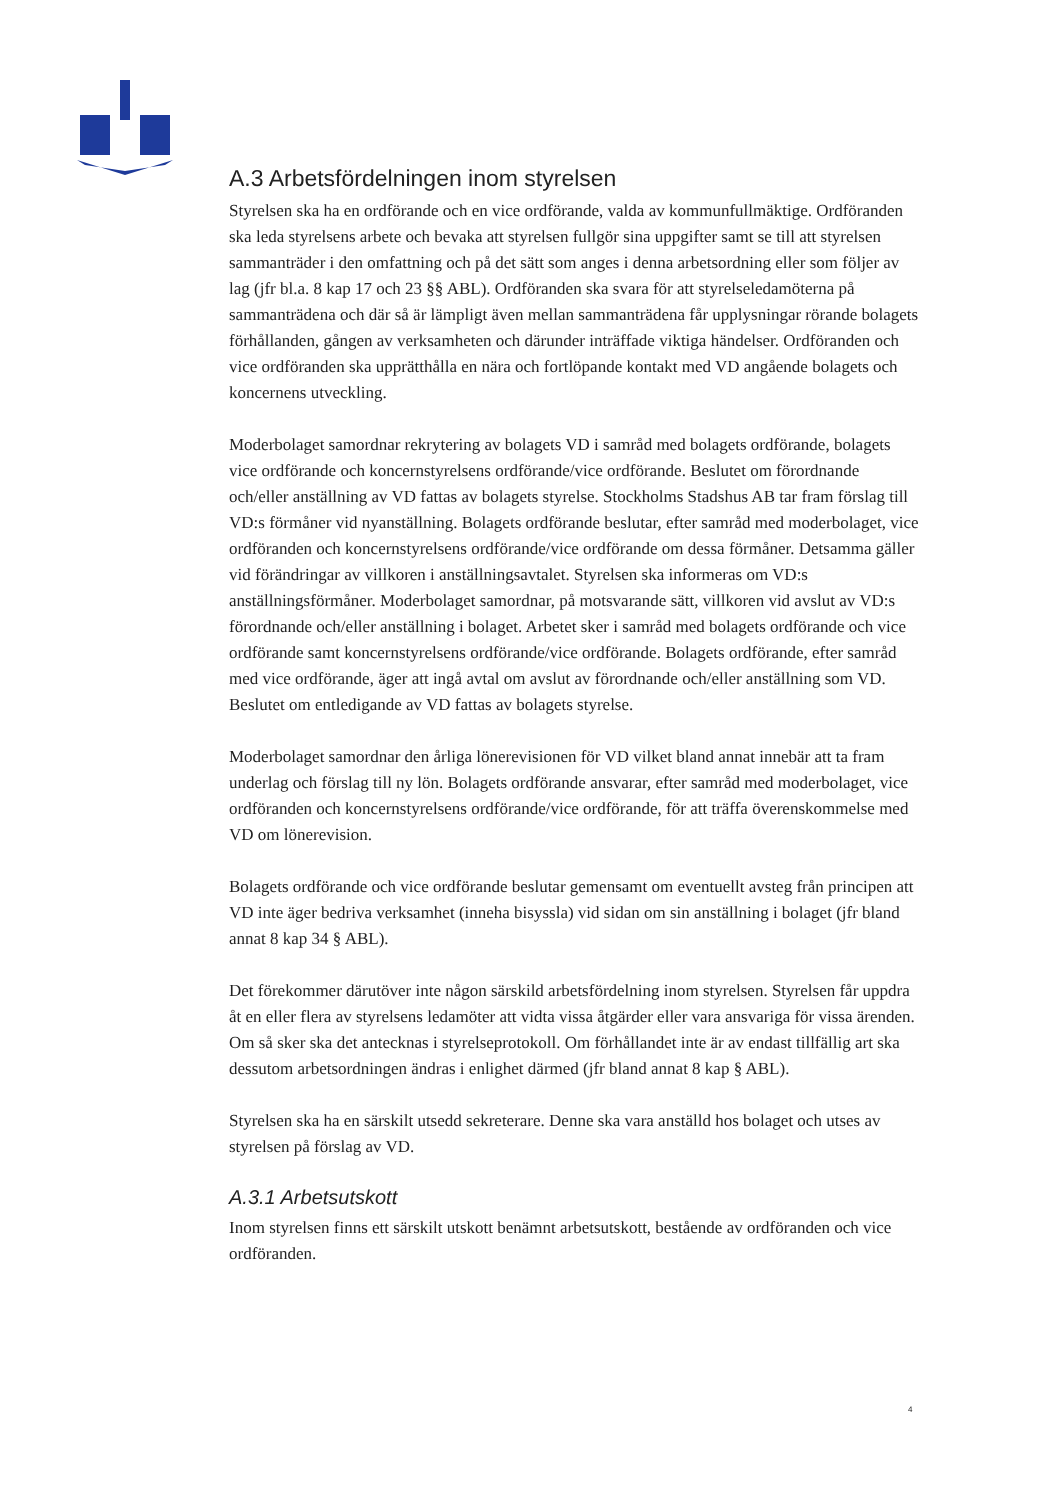A.3 Arbetsfördelningen inom styrelsen
Styrelsen ska ha en ordförande och en vice ordförande, valda av kommunfullmäktige. Ordföranden ska leda styrelsens arbete och bevaka att styrelsen fullgör sina uppgifter samt se till att styrelsen sammanträder i den omfattning och på det sätt som anges i denna arbetsordning eller som följer av lag (jfr bl.a. 8 kap 17 och 23 §§ ABL). Ordföranden ska svara för att styrelseledamöterna på sammanträdena och där så är lämpligt även mellan sammanträdena får upplysningar rörande bolagets förhållanden, gången av verksamheten och därunder inträffade viktiga händelser. Ordföranden och vice ordföranden ska upprätthålla en nära och fortlöpande kontakt med VD angående bolagets och koncernens utveckling.
Moderbolaget samordnar rekrytering av bolagets VD i samråd med bolagets ordförande, bolagets vice ordförande och koncernstyrelsens ordförande/vice ordförande. Beslutet om förordnande och/eller anställning av VD fattas av bolagets styrelse. Stockholms Stadshus AB tar fram förslag till VD:s förmåner vid nyanställning. Bolagets ordförande beslutar, efter samråd med moderbolaget, vice ordföranden och koncernstyrelsens ordförande/vice ordförande om dessa förmåner. Detsamma gäller vid förändringar av villkoren i anställningsavtalet. Styrelsen ska informeras om VD:s anställningsförmåner. Moderbolaget samordnar, på motsvarande sätt, villkoren vid avslut av VD:s förordnande och/eller anställning i bolaget. Arbetet sker i samråd med bolagets ordförande och vice ordförande samt koncernstyrelsens ordförande/vice ordförande. Bolagets ordförande, efter samråd med vice ordförande, äger att ingå avtal om avslut av förordnande och/eller anställning som VD. Beslutet om entledigande av VD fattas av bolagets styrelse.
Moderbolaget samordnar den årliga lönerevisionen för VD vilket bland annat innebär att ta fram underlag och förslag till ny lön. Bolagets ordförande ansvarar, efter samråd med moderbolaget, vice ordföranden och koncernstyrelsens ordförande/vice ordförande, för att träffa överenskommelse med VD om lönerevision.
Bolagets ordförande och vice ordförande beslutar gemensamt om eventuellt avsteg från principen att VD inte äger bedriva verksamhet (inneha bisyssla) vid sidan om sin anställning i bolaget (jfr bland annat 8 kap 34 § ABL).
Det förekommer därutöver inte någon särskild arbetsfördelning inom styrelsen. Styrelsen får uppdra åt en eller flera av styrelsens ledamöter att vidta vissa åtgärder eller vara ansvariga för vissa ärenden. Om så sker ska det antecknas i styrelseprotokoll. Om förhållandet inte är av endast tillfällig art ska dessutom arbetsordningen ändras i enlighet därmed (jfr bland annat 8 kap § ABL).
Styrelsen ska ha en särskilt utsedd sekreterare. Denne ska vara anställd hos bolaget och utses av styrelsen på förslag av VD.
A.3.1 Arbetsutskott
Inom styrelsen finns ett särskilt utskott benämnt arbetsutskott, bestående av ordföranden och vice ordföranden.
4